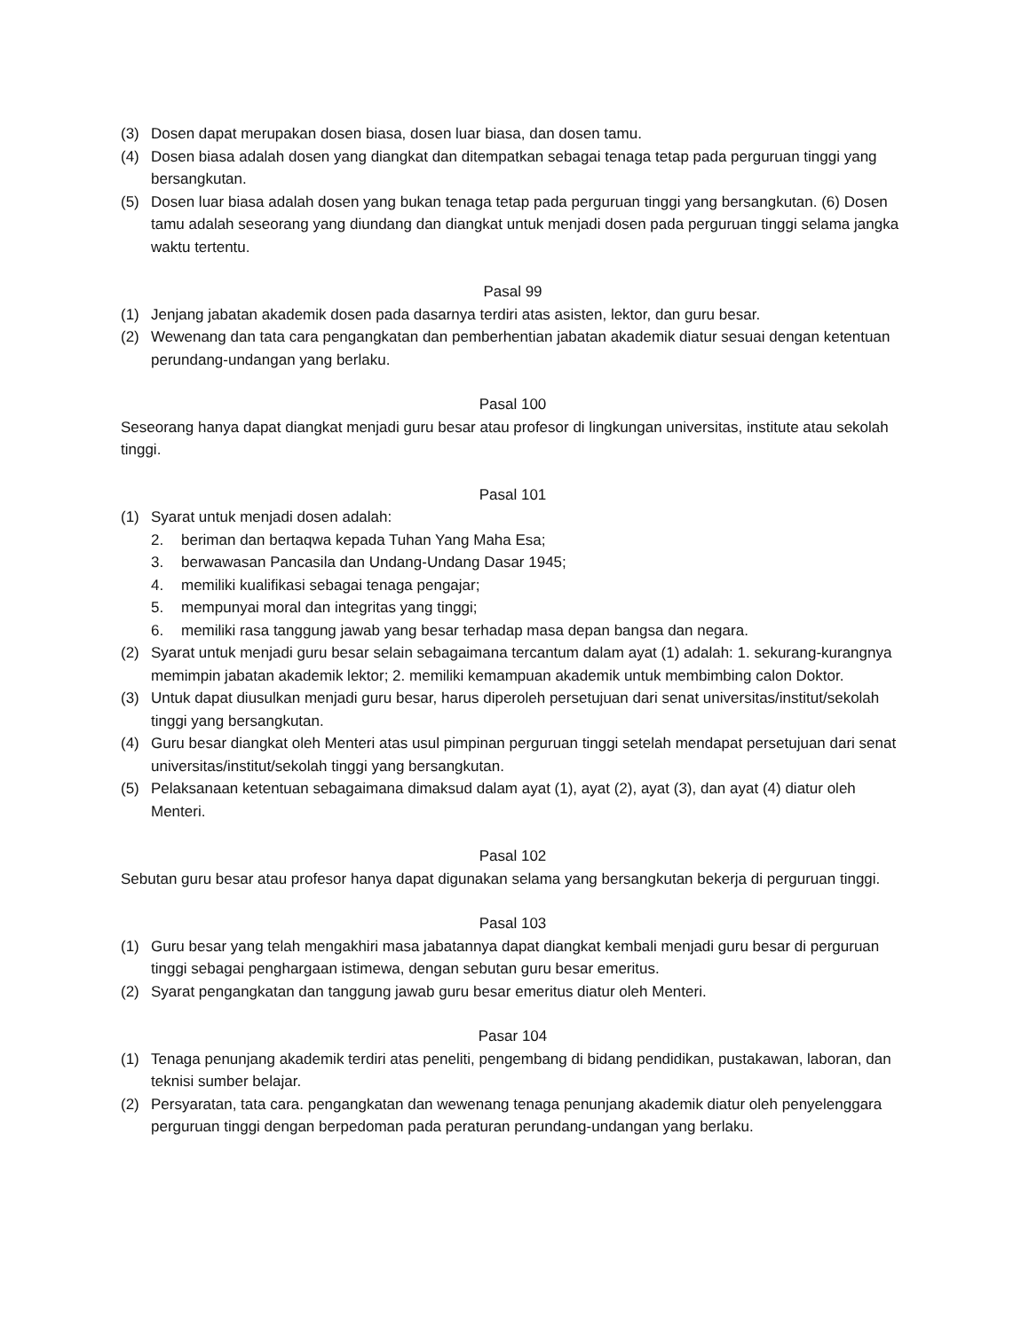(3) Dosen dapat merupakan dosen biasa, dosen luar biasa, dan dosen tamu.
(4) Dosen biasa adalah dosen yang diangkat dan ditempatkan sebagai tenaga tetap pada perguruan tinggi yang bersangkutan.
(5) Dosen luar biasa adalah dosen yang bukan tenaga tetap pada perguruan tinggi yang bersangkutan. (6) Dosen tamu adalah seseorang yang diundang dan diangkat untuk menjadi dosen pada perguruan tinggi selama jangka waktu tertentu.
Pasal 99
(1) Jenjang jabatan akademik dosen pada dasarnya terdiri atas asisten, lektor, dan guru besar.
(2) Wewenang dan tata cara pengangkatan dan pemberhentian jabatan akademik diatur sesuai dengan ketentuan perundang-undangan yang berlaku.
Pasal 100
Seseorang hanya dapat diangkat menjadi guru besar atau profesor di lingkungan universitas, institute atau sekolah tinggi.
Pasal 101
(1) Syarat untuk menjadi dosen adalah:
2. beriman dan bertaqwa kepada Tuhan Yang Maha Esa;
3. berwawasan Pancasila dan Undang-Undang Dasar 1945;
4. memiliki kualifikasi sebagai tenaga pengajar;
5. mempunyai moral dan integritas yang tinggi;
6. memiliki rasa tanggung jawab yang besar terhadap masa depan bangsa dan negara.
(2) Syarat untuk menjadi guru besar selain sebagaimana tercantum dalam ayat (1) adalah: 1. sekurang-kurangnya memimpin jabatan akademik lektor; 2. memiliki kemampuan akademik untuk membimbing calon Doktor.
(3) Untuk dapat diusulkan menjadi guru besar, harus diperoleh persetujuan dari senat universitas/institut/sekolah tinggi yang bersangkutan.
(4) Guru besar diangkat oleh Menteri atas usul pimpinan perguruan tinggi setelah mendapat persetujuan dari senat universitas/institut/sekolah tinggi yang bersangkutan.
(5) Pelaksanaan ketentuan sebagaimana dimaksud dalam ayat (1), ayat (2), ayat (3), dan ayat (4) diatur oleh Menteri.
Pasal 102
Sebutan guru besar atau profesor hanya dapat digunakan selama yang bersangkutan bekerja di perguruan tinggi.
Pasal 103
(1) Guru besar yang telah mengakhiri masa jabatannya dapat diangkat kembali menjadi guru besar di perguruan tinggi sebagai penghargaan istimewa, dengan sebutan guru besar emeritus.
(2) Syarat pengangkatan dan tanggung jawab guru besar emeritus diatur oleh Menteri.
Pasar 104
(1) Tenaga penunjang akademik terdiri atas peneliti, pengembang di bidang pendidikan, pustakawan, laboran, dan teknisi sumber belajar.
(2) Persyaratan, tata cara. pengangkatan dan wewenang tenaga penunjang akademik diatur oleh penyelenggara perguruan tinggi dengan berpedoman pada peraturan perundang-undangan yang berlaku.